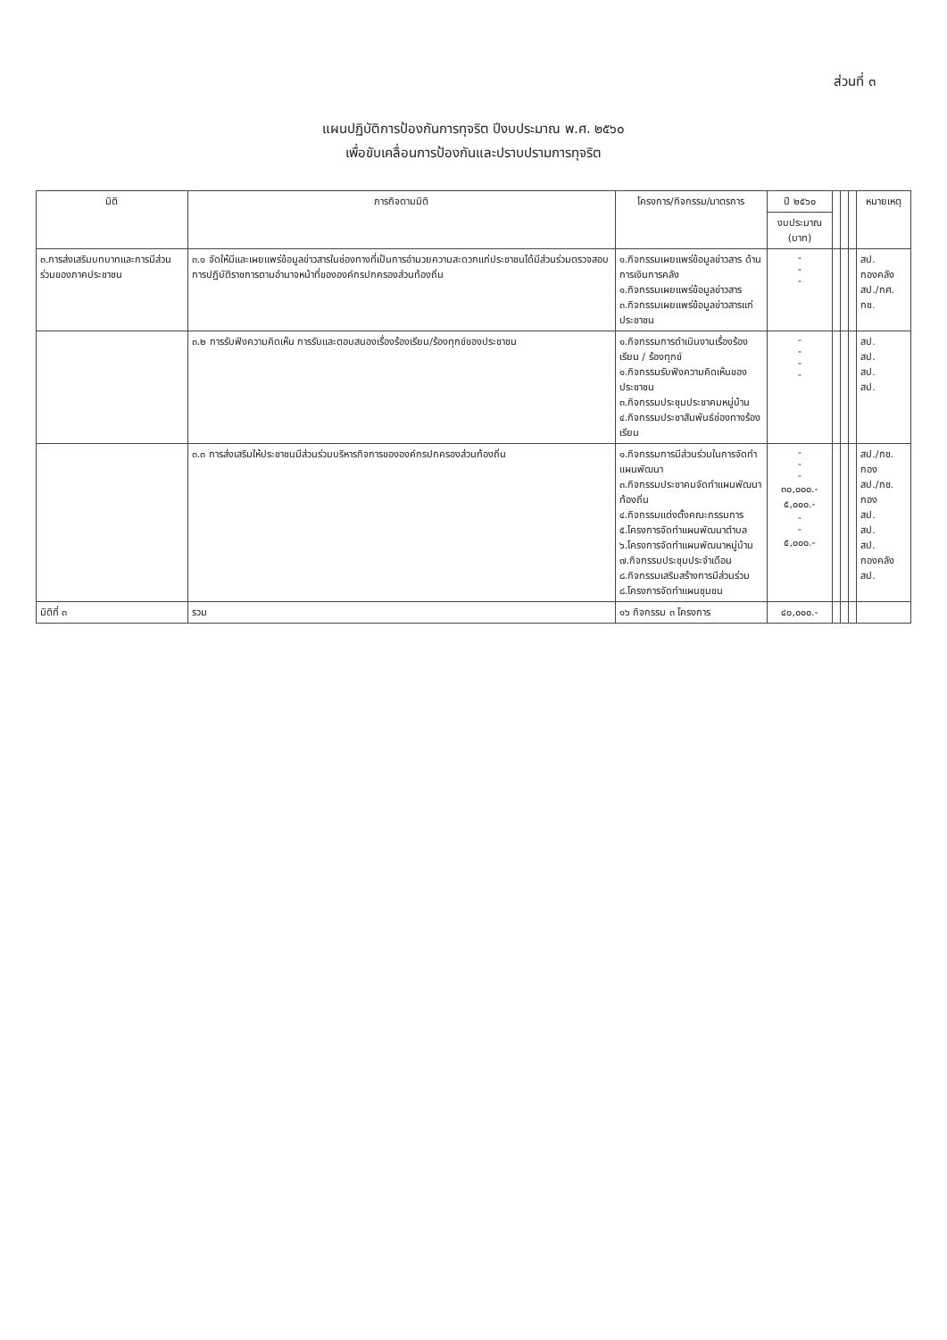ส่วนที่ ๓
แผนปฏิบัติการป้องกันการทุจริต ปีงบประมาณ พ.ศ. ๒๕๖๐
เพื่อขับเคลื่อนการป้องกันและปราบปรามการทุจริต
| มิติ | ภารกิจตามมิติ | โครงการ/กิจกรรม/มาตรการ | ปี ๒๕๖๐ | | | | หมายเหตุ |
| --- | --- | --- | --- | --- | --- | --- | --- |
| | | | งบประมาณ (บาท) | | | | |
| ๓.การส่งเสริมบทบาทและการมีส่วนร่วมของภาคประชาชน | ๓.๑ จัดให้มีและเผยแพร่ข้อมูลข่าวสารในช่องทางที่เป็นการอำนวยความสะดวกแก่ประชาชนได้มีส่วนร่วมตรวจสอบการปฏิบัติราชการตามอำนาจหน้าที่ขององค์กรปกครองส่วนท้องถิ่น | ๑.กิจกรรมเผยแพร่ข้อมูลข่าวสาร ด้านการเงินการคลัง ๑.กิจกรรมเผยแพร่ข้อมูลข่าวสาร ๓.กิจกรรมเผยแพร่ข้อมูลข่าวสารแก่ประชาชน | - - - | | | | สป. กองคลัง สป./กศ. กช. |
| | ๓.๒ การรับฟังความคิดเห็น การรับและตอบสนองเรื่องร้องเรียน/ร้องทุกข์ของประชาชน | ๑.กิจกรรมการดำเนินงานเรื่องร้องเรียน / ร้องทุกข์ ๑.กิจกรรมรับฟังความคิดเห็นของประชาชน ๓.กิจกรรมประชุมประชาคมหมู่บ้าน ๔.กิจกรรมประชาสัมพันธ์ช่องทางร้องเรียน | - - - - | | | | สป. สป. สป. สป. |
| | ๓.๓ การส่งเสริมให้ประชาชนมีส่วนร่วมบริหารกิจการขององค์กรปกครองส่วนท้องถิ่น | ๑.กิจกรรมการมีส่วนร่วมในการจัดทำแผนพัฒนา ๓.กิจกรรมประชาคมจัดทำแผนพัฒนาท้องถิ่น ๔.กิจกรรมแต่งตั้งคณะกรรมการ ๕.โครงการจัดทำแผนพัฒนาตำบล ๖.โครงการจัดทำแผนพัฒนาหมู่บ้าน ๗.กิจกรรมประชุมประจำเดือน ๘.กิจกรรมเสริมสร้างการมีส่วนร่วม ๘.โครงการจัดทำแผนชุมชน | - - - ๓๐,๐๐๐.- ๕,๐๐๐.- - - ๕,๐๐๐.- | | | | สป./กช. กอง สป./กช. กอง สป. สป. สป. กองคลัง สป. |
| มิติที่ ๓ | รวม | ๑๖ กิจกรรม ๓ โครงการ | ๔๐,๐๐๐.- | | | | |